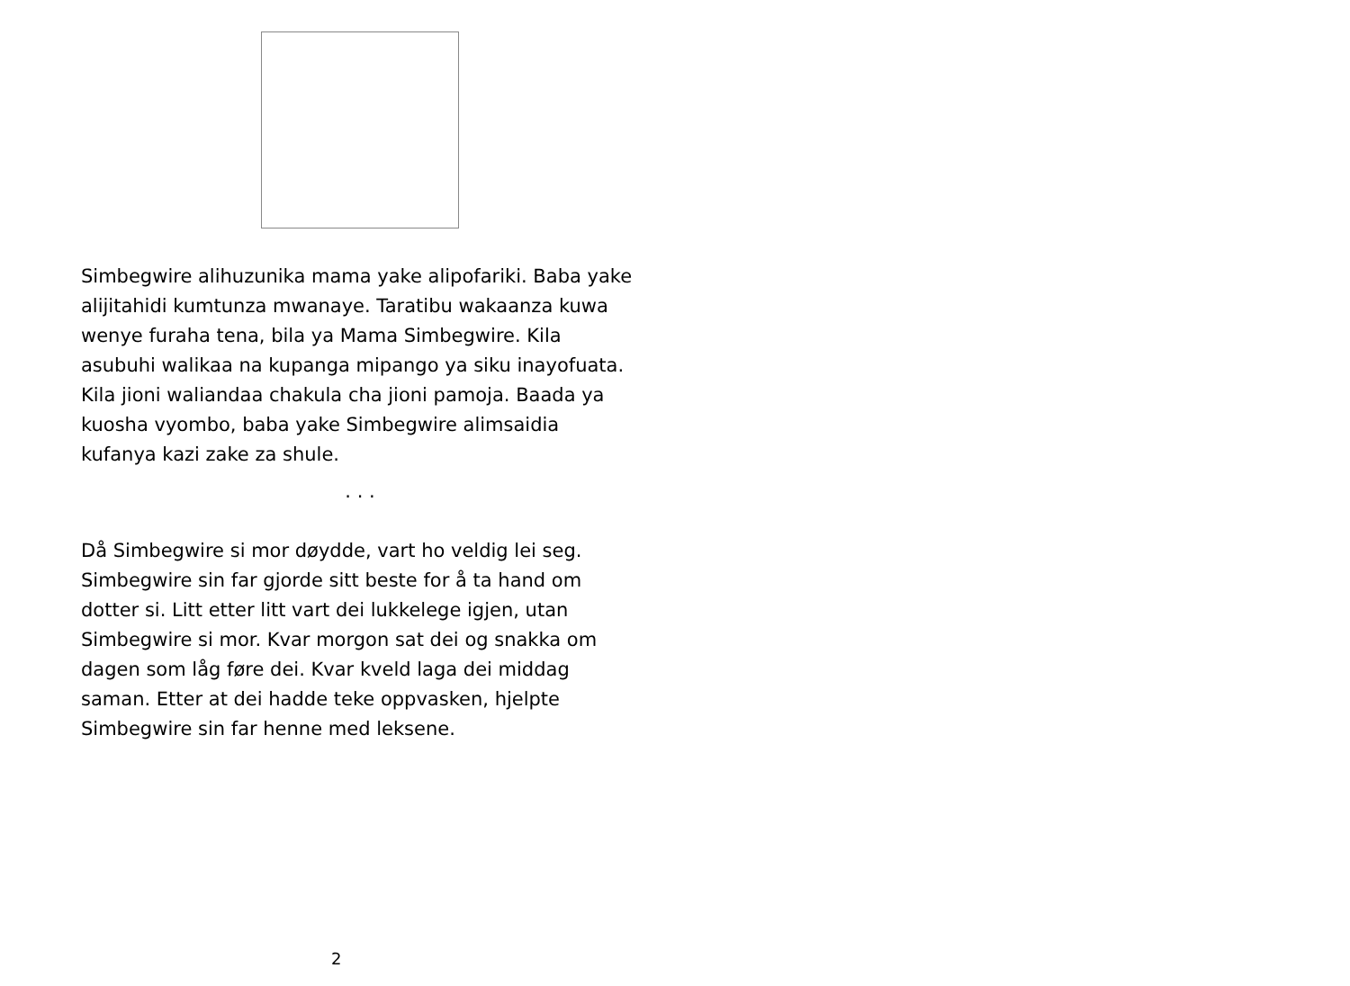Simbegwire alihuzunika mama yake alipofariki. Baba yake alijitahidi kumtunza mwanaye. Taratibu wakaanza kuwa wenye furaha tena, bila ya Mama Simbegwire. Kila asubuhi walikaa na kupanga mipango ya siku inayofuata. Kila jioni waliandaa chakula cha jioni pamoja. Baada ya kuosha vyombo, baba yake Simbegwire alimsaidia kufanya kazi zake za shule.
. . .
Då Simbegwire si mor døydde, vart ho veldig lei seg. Simbegwire sin far gjorde sitt beste for å ta hand om dotter si. Litt etter litt vart dei lukkelege igjen, utan Simbegwire si mor. Kvar morgon sat dei og snakka om dagen som låg føre dei. Kvar kveld laga dei middag saman. Etter at dei hadde teke oppvasken, hjelpte Simbegwire sin far henne med leksene.
2